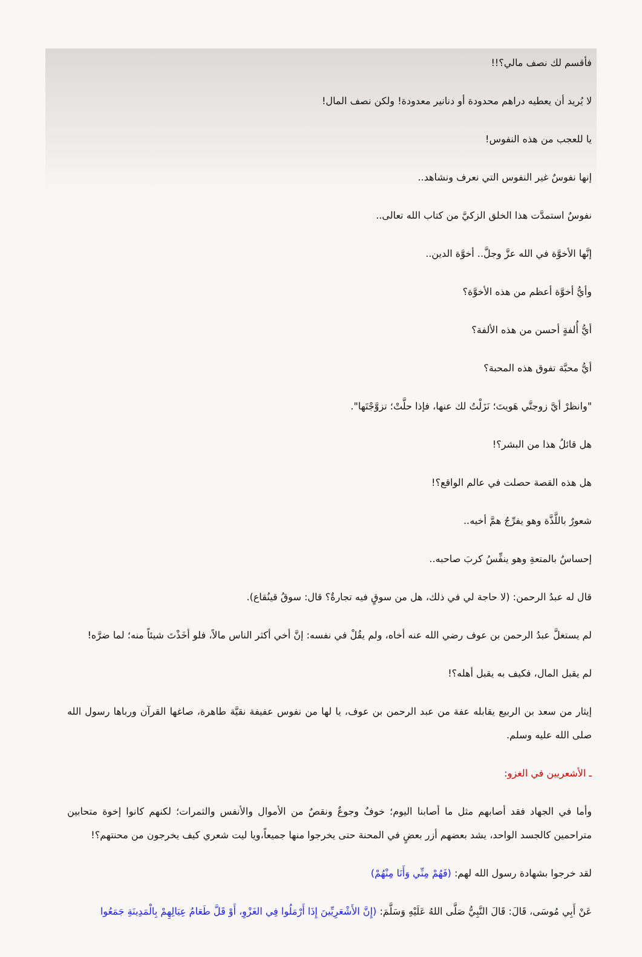فأقسم لك نصف مالي؟!!
لا يُريد أن يعطيه دراهم محدودة أو دنانير معدودة! ولكن نصف المال!
يا للعجب من هذه النفوس!
إنها نفوسٌ غير النفوس التي نعرف ونشاهد..
نفوسٌ استمدَّت هذا الخلق الزكيَّ من كتاب الله تعالى..
إنَّها الأخوَّة في الله عزَّ وجلَّ.. أخوَّة الدين..
وأيُّ أخوَّة أعظم من هذه الأخوَّة؟
أيُّ أُلفةٍ أحسن من هذه الألفة؟
أيُّ محبَّة تفوق هذه المحبة؟
"وانظرْ أيَّ زوجتَّي هَويتَ؛ نَزَلْتُ لك عنها، فإذا حلَّتْ؛ تزوَّجْتَها".
هل قائلُ هذا من البشر؟!
هل هذه القصة حصلت في عالم الواقع؟!
شعورٌ باللَّذَّة وهو يفرِّجُ همَّ أخيه..
إحساسٌ بالمتعةِ وهو ينفِّسُ كربَ صاحبه..
قال له عبدُ الرحمن: (لا حاجة لي في ذلك، هل من سوقٍ فيه تجارةٌ؟ قال: سوقُ قينُقاع).
لم يستغلَّ عبدُ الرحمن بن عوف رضي الله عنه أخاه، ولم يقُلْ في نفسه: إنَّ أخي أكثر الناس مالاً، فلو أخَذْتَ شيئاً منه؛ لما ضرَّه!
لم يقبل المال، فكيف به يقبل أهله؟!
إيثار من سعد بن الربيع يقابله عفة من عبد الرحمن بن عوف، يا لها من نفوس عفيفة نقيَّة طاهرة، صاغها القرآن ورباها رسول الله صلى الله عليه وسلم.
ـ الأشعريين في الغزو:
وأما في الجهاد فقد أصابهم مثل ما أصابنا اليوم؛ خوفٌ وجوعٌ ونقصٌ من الأموال والأنفس والثمرات؛ لكنهم كانوا إخوة متحابين متراحمين كالجسد الواحد، يشد بعضهم أزر بعضٍ في المحنة حتى يخرجوا منها جميعاً،ويا ليت شعري كيف يخرجون من محنتهم؟!
لقد خرجوا بشهادة رسول الله لهم: (فَهُمْ مِنِّي وَأَنَا مِنْهُمْ)
عَنْ أَبِي مُوسَى، قَالَ: قَالَ النَّبِيُّ صَلَّى اللهُ عَلَيْهِ وَسَلَّمَ: (إِنَّ الأَشْعَرِيِّينَ إِذَا أَرْمَلُوا فِي الغَزْوِ، أَوْ قَلَّ طَعَامُ عِيَالِهِمْ بِالْمَدِينَةِ جَمَعُوا